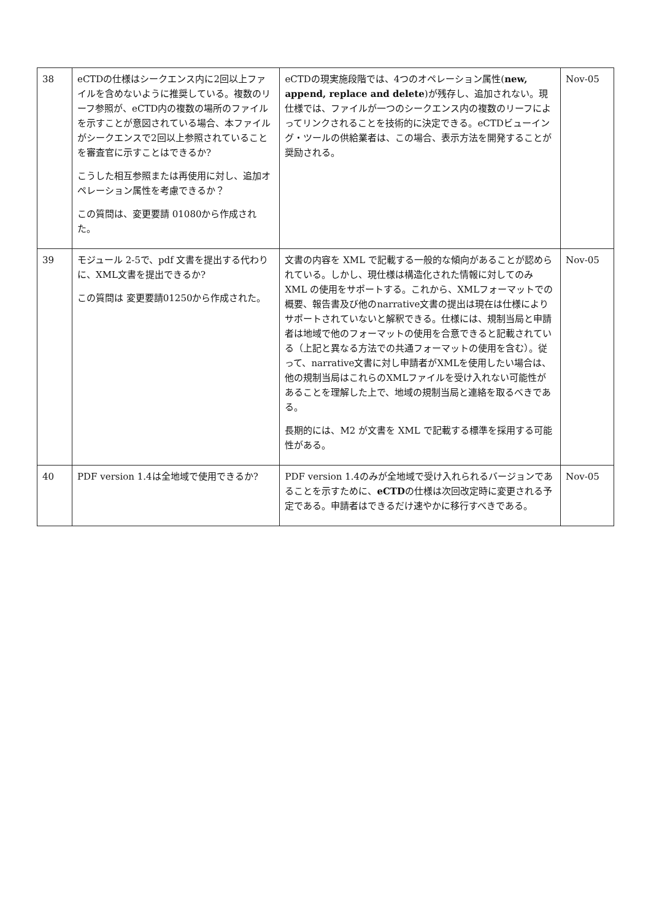| 38 | eCTDの仕様はシークエンス内に2回以上ファイルを含めないように推奨している。複数のリーフ参照が、eCTD内の複数の場所のファイルを示すことが意図されている場合、本ファイルがシークエンスで2回以上参照されていることを審査官に示すことはできるか? こうした相互参照または再使用に対し、追加オペレーション属性を考慮できるか？ この質問は、変更要請 01080から作成された。 | eCTDの現実施段階では、4つのオペレーション属性( new, append, replace and delete )が残存し、追加されない。現仕様では、ファイルが一つのシークエンス内の複数のリーフによってリンクされることを技術的に決定できる。eCTDビューイング・ツールの供給業者は、この場合、表示方法を開発することが奨励される。 | Nov-05 |
| 39 | モジュール 2-5で、pdf 文書を提出する代わりに、XML文書を提出できるか? この質問は 変更要請01250から作成された。 | 文書の内容を XML で記載する一般的な傾向があることが認められている。しかし、現仕様は構造化された情報に対してのみ XML の使用をサポートする。これから、XMLフォーマットでの概要、報告書及び他のnarrative文書の提出は現在は仕様によりサポートされていないと解釈できる。仕様には、規制当局と申請者は地域で他のフォーマットの使用を合意できると記載されている（上記と異なる方法での共通フォーマットの使用を含む）。従って、narrative文書に対し申請者がXMLを使用したい場合は、他の規制当局はこれらのXMLファイルを受け入れない可能性があることを理解した上で、地域の規制当局と連絡を取るべきである。 長期的には、M2 が文書を XML で記載する標準を採用する可能性がある。 | Nov-05 |
| 40 | PDF version 1.4は全地域で使用できるか? | PDF version 1.4のみが全地域で受け入れられるバージョンであることを示すために、 eCTD の仕様は次回改定時に変更される予定である。申請者はできるだけ速やかに移行すべきである。 | Nov-05 |